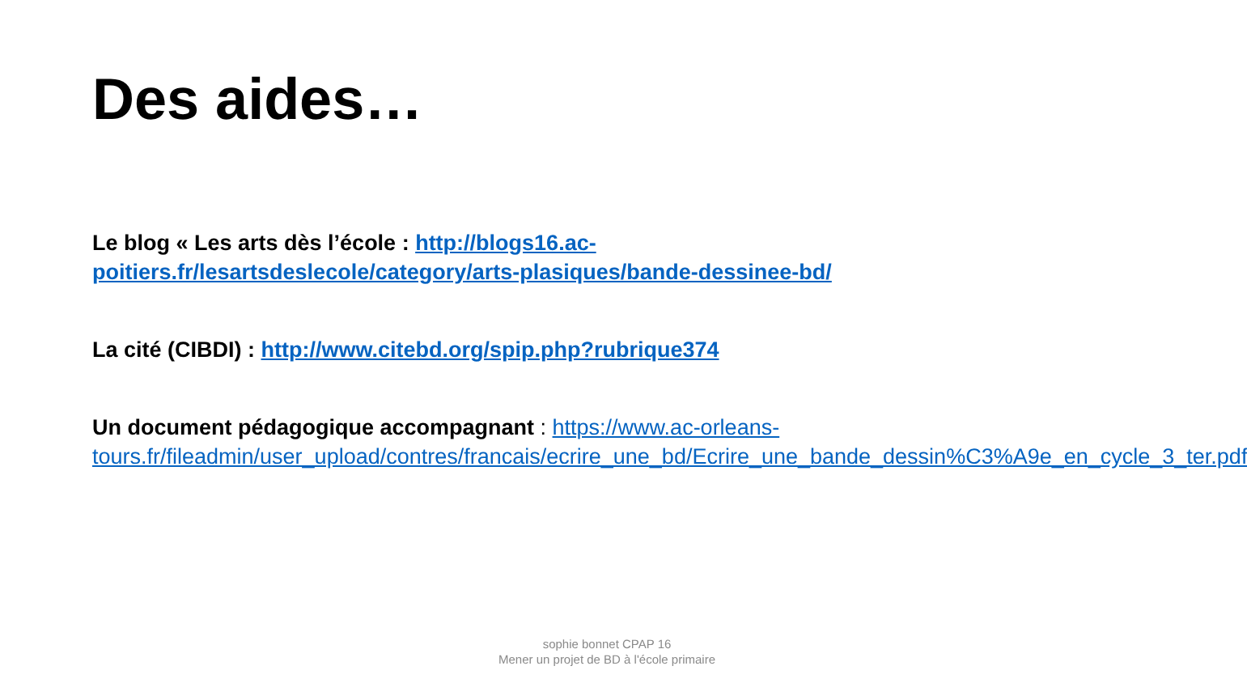Des aides…
Le blog « Les arts dès l’école : http://blogs16.ac-poitiers.fr/lesartsdeslecole/category/arts-plasiques/bande-dessinee-bd/
La cité (CIBDI) : http://www.citebd.org/spip.php?rubrique374
Un document pédagogique accompagnant : https://www.ac-orleans-tours.fr/fileadmin/user_upload/contres/francais/ecrire_une_bd/Ecrire_une_bande_dessin%C3%A9e_en_cycle_3_ter.pdf
sophie bonnet CPAP 16
Mener un projet de BD à l'école primaire